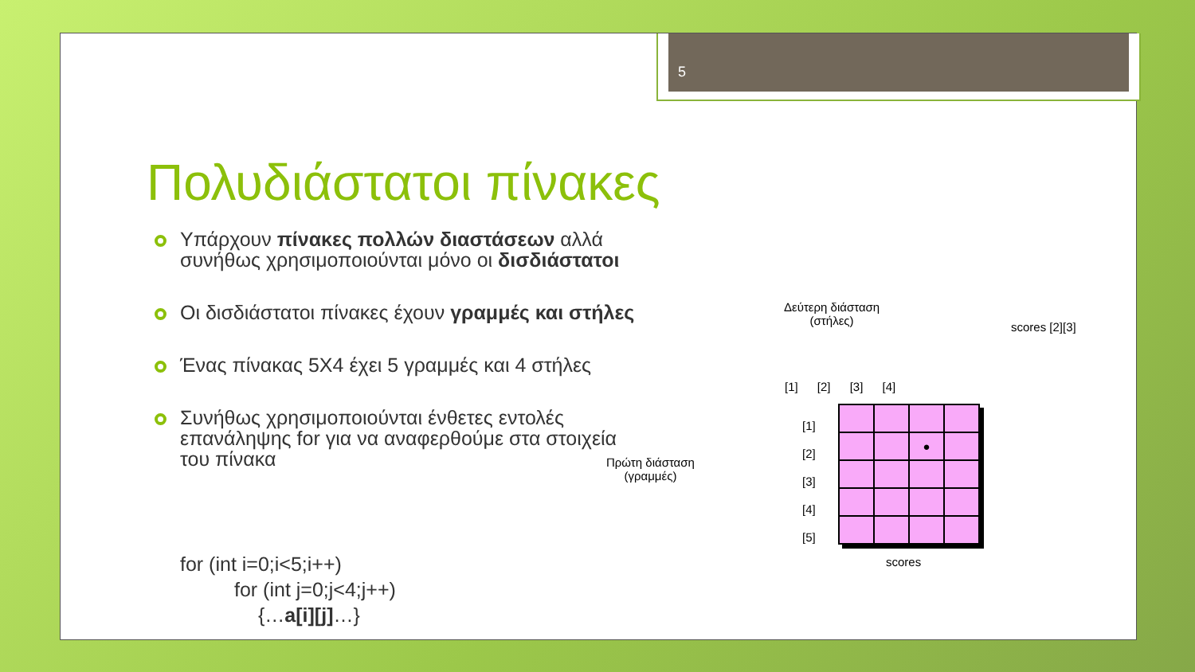5
Πολυδιάστατοι πίνακες
Υπάρχουν πίνακες πολλών διαστάσεων αλλά συνήθως χρησιμοποιούνται μόνο οι δισδιάστατοι
Οι δισδιάστατοι πίνακες έχουν γραμμές και στήλες
Ένας πίνακας 5Χ4 έχει 5 γραμμές και 4 στήλες
Συνήθως χρησιμοποιούνται ένθετες εντολές επανάληψης for για να αναφερθούμε στα στοιχεία του πίνακα
for (int i=0;i<5;i++)
for (int j=0;j<4;j++)
{…a[i][j]…}
Δεύτερη διάσταση
(στήλες) scores [2][3]
[1] [2] [3] [4]
Πρώτη διάσταση
(γραμμές)
[1]
[2]
[3]
[4]
[5]
| | | ● | |
scores